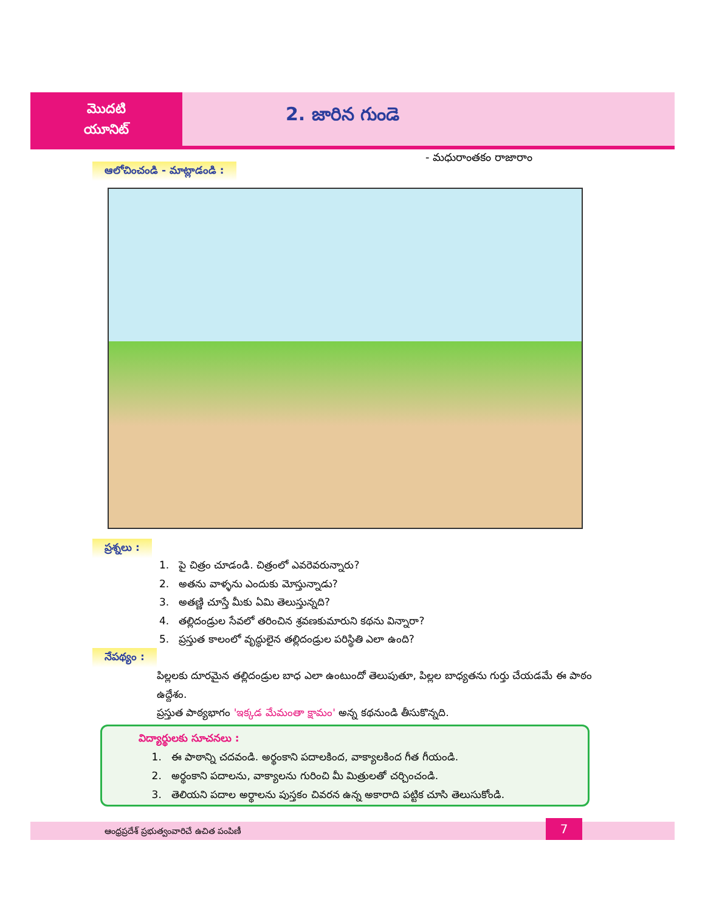మొదటి
యూనిట్
2. జారిన గుండె
- మధురాంతకం రాజారాం
ఆలోచించండి - మాట్లాడండి :
ప్రశ్నలు :
1. పై చిత్రం చూడండి. చిత్రంలో ఎవరెవరున్నారు?
2. అతను వాళ్ళను ఎందుకు మోస్తున్నాడు?
3. అతణ్ణి చూస్తే మీకు ఏమి తెలుస్తున్నది?
4. తల్లిదండ్రుల సేవలో తరించిన శ్రవణకుమారుని కథను విన్నారా?
5. ప్రస్తుత కాలంలో వృద్ధులైన తల్లిదండ్రుల పరిస్థితి ఎలా ఉంది?
నేపథ్యం :
పిల్లలకు దూరమైన తల్లిదండ్రుల బాధ ఎలా ఉంటుందో తెలుపుతూ, పిల్లల బాధ్యతను గుర్తు చేయడమే ఈ పాఠం ఉద్దేశం.
ప్రస్తుత పాఠ్యభాగం 'ఇక్కడ మేమంతా క్షామం' అన్న కథనుండి తీసుకొన్నది.
విద్యార్థులకు సూచనలు :
1. ఈ పాఠాన్ని చదవండి. అర్థంకాని పదాలకింద, వాక్యాలకింద గీత గీయండి.
2. అర్థంకాని పదాలను, వాక్యాలను గురించి మీ మిత్రులతో చర్చించండి.
3. తెలియని పదాల అర్థాలను పుస్తకం చివరన ఉన్న అకారాది పట్టిక చూసి తెలుసుకోండి.
ఆంధ్రప్రదేశ్ ప్రభుత్వంవారిచే ఉచిత పంపిణీ
7